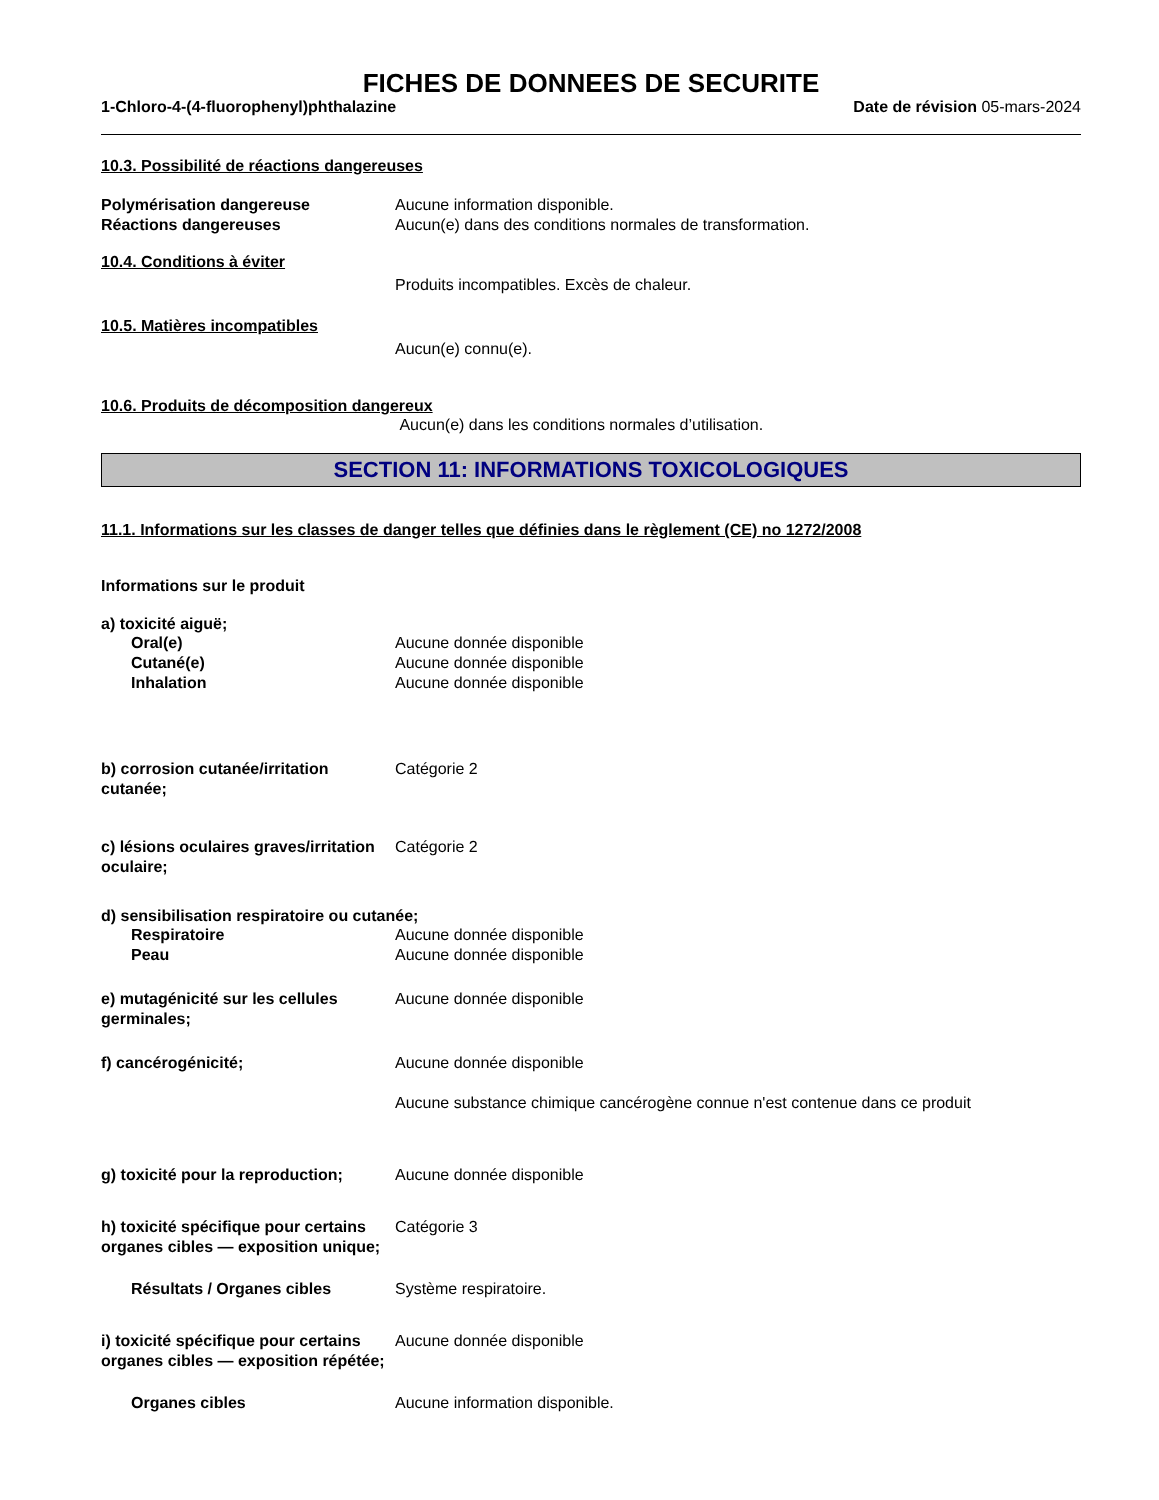FICHES DE DONNEES DE SECURITE
1-Chloro-4-(4-fluorophenyl)phthalazine Date de révision 05-mars-2024
10.3. Possibilité de réactions dangereuses
Polymérisation dangereuse Aucune information disponible.
Réactions dangereuses Aucun(e) dans des conditions normales de transformation.
10.4. Conditions à éviter
Produits incompatibles. Excès de chaleur.
10.5. Matières incompatibles
Aucun(e) connu(e).
10.6. Produits de décomposition dangereux
Aucun(e) dans les conditions normales d’utilisation.
SECTION 11: INFORMATIONS TOXICOLOGIQUES
11.1. Informations sur les classes de danger telles que définies dans le règlement (CE) no 1272/2008
Informations sur le produit
a) toxicité aiguë;
Oral(e) Aucune donnée disponible
Cutané(e) Aucune donnée disponible
Inhalation Aucune donnée disponible
b) corrosion cutanée/irritation cutanée;
Catégorie 2
c) lésions oculaires graves/irritation oculaire;
Catégorie 2
d) sensibilisation respiratoire ou cutanée;
Respiratoire Aucune donnée disponible
Peau Aucune donnée disponible
e) mutagénicité sur les cellules germinales;
Aucune donnée disponible
f) cancérogénicité; Aucune donnée disponible
Aucune substance chimique cancérogène connue n'est contenue dans ce produit
g) toxicité pour la reproduction;
Aucune donnée disponible
h) toxicité spécifique pour certains organes cibles — exposition unique;
Catégorie 3
Résultats / Organes cibles Système respiratoire.
i) toxicité spécifique pour certains organes cibles — exposition répétée;
Aucune donnée disponible
Organes cibles Aucune information disponible.